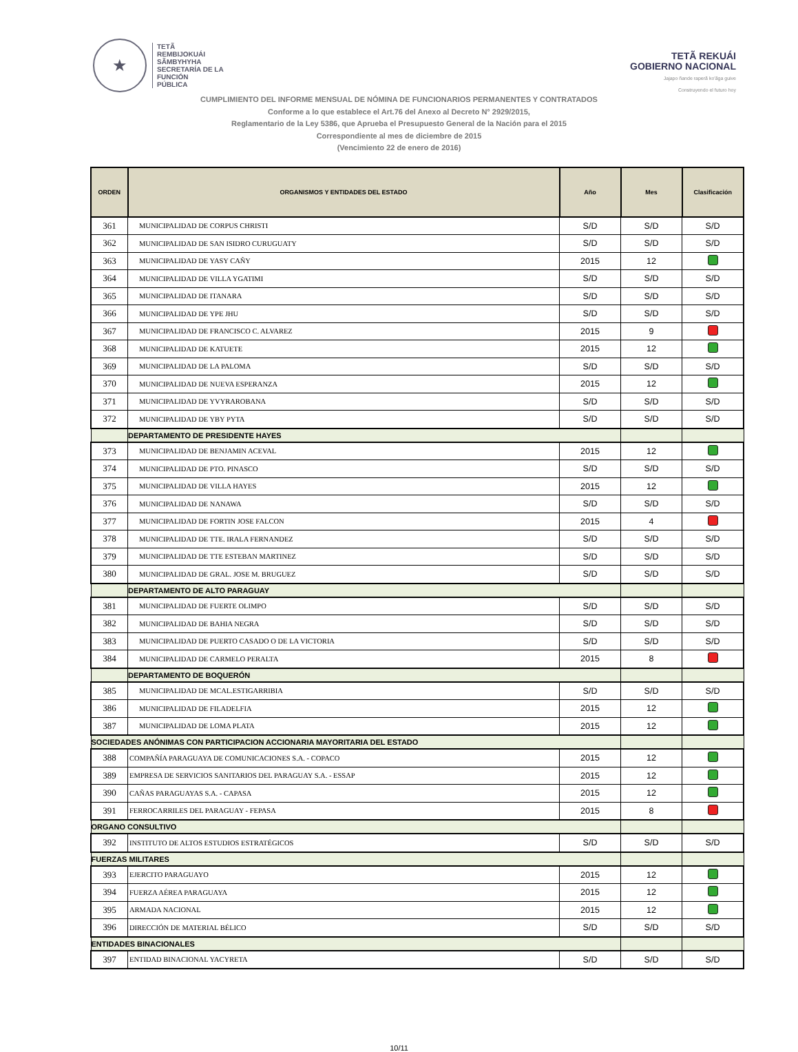★
TETÃ
REMBIJOKUÁI
SÃMBYHYHA
SECRETARÍA DE LA
FUNCIÓN
PÚBLICA
TETÃ REKUÁI
GOBIERNO NACIONAL
Jajapo ñande raperã ko'ãga guive
Construyendo el futuro hoy
CUMPLIMIENTO DEL INFORME MENSUAL DE NÓMINA DE FUNCIONARIOS PERMANENTES Y CONTRATADOS
Conforme a lo que establece el Art.76 del Anexo al Decreto N° 2929/2015,
Reglamentario de la Ley 5386, que Aprueba el Presupuesto General de la Nación para el 2015
Correspondiente al mes de diciembre de 2015
(Vencimiento 22 de enero de 2016)
| ORDEN | ORGANISMOS Y ENTIDADES DEL ESTADO | Año | Mes | Clasificación |
| --- | --- | --- | --- | --- |
| 361 | MUNICIPALIDAD DE CORPUS CHRISTI | S/D | S/D | S/D |
| 362 | MUNICIPALIDAD DE SAN ISIDRO CURUGUATY | S/D | S/D | S/D |
| 363 | MUNICIPALIDAD DE YASY CAÑY | 2015 | 12 | |
| 364 | MUNICIPALIDAD DE VILLA YGATIMI | S/D | S/D | S/D |
| 365 | MUNICIPALIDAD DE ITANARA | S/D | S/D | S/D |
| 366 | MUNICIPALIDAD DE YPE JHU | S/D | S/D | S/D |
| 367 | MUNICIPALIDAD DE FRANCISCO C. ALVAREZ | 2015 | 9 | |
| 368 | MUNICIPALIDAD DE KATUETE | 2015 | 12 | |
| 369 | MUNICIPALIDAD DE LA PALOMA | S/D | S/D | S/D |
| 370 | MUNICIPALIDAD DE NUEVA ESPERANZA | 2015 | 12 | |
| 371 | MUNICIPALIDAD DE YVYRAROBANA | S/D | S/D | S/D |
| 372 | MUNICIPALIDAD DE YBY PYTA | S/D | S/D | S/D |
| | DEPARTAMENTO DE PRESIDENTE HAYES | | | |
| 373 | MUNICIPALIDAD DE BENJAMIN ACEVAL | 2015 | 12 | |
| 374 | MUNICIPALIDAD DE PTO. PINASCO | S/D | S/D | S/D |
| 375 | MUNICIPALIDAD DE VILLA HAYES | 2015 | 12 | |
| 376 | MUNICIPALIDAD DE NANAWA | S/D | S/D | S/D |
| 377 | MUNICIPALIDAD DE FORTIN JOSE FALCON | 2015 | 4 | |
| 378 | MUNICIPALIDAD DE TTE. IRALA FERNANDEZ | S/D | S/D | S/D |
| 379 | MUNICIPALIDAD DE TTE ESTEBAN MARTINEZ | S/D | S/D | S/D |
| 380 | MUNICIPALIDAD DE GRAL. JOSE M. BRUGUEZ | S/D | S/D | S/D |
| | DEPARTAMENTO DE ALTO PARAGUAY | | | |
| 381 | MUNICIPALIDAD DE FUERTE OLIMPO | S/D | S/D | S/D |
| 382 | MUNICIPALIDAD DE BAHIA NEGRA | S/D | S/D | S/D |
| 383 | MUNICIPALIDAD DE PUERTO CASADO O DE LA VICTORIA | S/D | S/D | S/D |
| 384 | MUNICIPALIDAD DE CARMELO PERALTA | 2015 | 8 | |
| | DEPARTAMENTO DE BOQUERÓN | | | |
| 385 | MUNICIPALIDAD DE MCAL.ESTIGARRIBIA | S/D | S/D | S/D |
| 386 | MUNICIPALIDAD DE FILADELFIA | 2015 | 12 | |
| 387 | MUNICIPALIDAD DE LOMA PLATA | 2015 | 12 | |
| SOCIEDADES ANÓNIMAS CON PARTICIPACION ACCIONARIA MAYORITARIA DEL ESTADO | | | | |
| 388 | COMPAÑÍA PARAGUAYA DE COMUNICACIONES S.A. - COPACO | 2015 | 12 | |
| 389 | EMPRESA DE SERVICIOS SANITARIOS DEL PARAGUAY S.A. - ESSAP | 2015 | 12 | |
| 390 | CAÑAS PARAGUAYAS S.A. - CAPASA | 2015 | 12 | |
| 391 | FERROCARRILES DEL PARAGUAY - FEPASA | 2015 | 8 | |
| ORGANO CONSULTIVO | | | | |
| 392 | INSTITUTO DE ALTOS ESTUDIOS ESTRATÉGICOS | S/D | S/D | S/D |
| FUERZAS MILITARES | | | | |
| 393 | EJERCITO PARAGUAYO | 2015 | 12 | |
| 394 | FUERZA AÉREA PARAGUAYA | 2015 | 12 | |
| 395 | ARMADA NACIONAL | 2015 | 12 | |
| 396 | DIRECCIÓN DE MATERIAL BÉLICO | S/D | S/D | S/D |
| ENTIDADES BINACIONALES | | | | |
| 397 | ENTIDAD BINACIONAL YACYRETA | S/D | S/D | S/D |
10/11